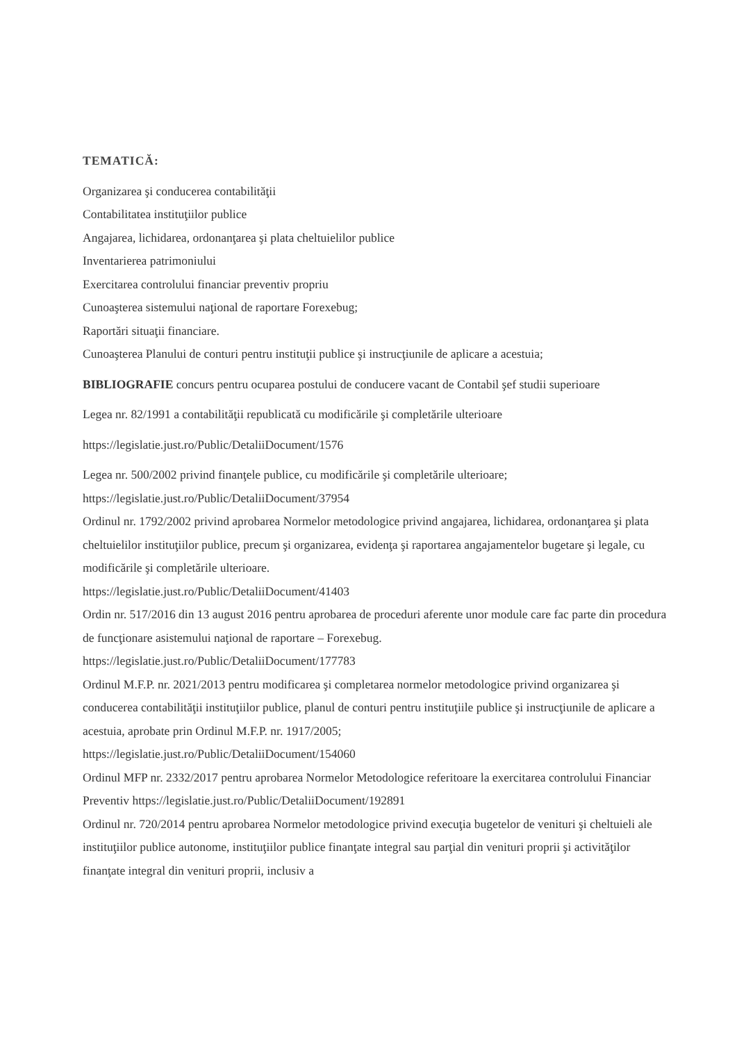TEMATICĂ:
Organizarea şi conducerea contabilităţii
Contabilitatea instituţiilor publice
Angajarea, lichidarea, ordonanţarea şi plata cheltuielilor publice
Inventarierea patrimoniului
Exercitarea controlului financiar preventiv propriu
Cunoaşterea sistemului naţional de raportare Forexebug;
Raportări situaţii financiare.
Cunoaşterea Planului de conturi pentru instituţii publice şi instrucţiunile de aplicare a acestuia;
BIBLIOGRAFIE concurs pentru ocuparea postului de conducere vacant de Contabil şef studii superioare
Legea nr. 82/1991 a contabilităţii republicată cu modificările şi completările ulterioare
https://legislatie.just.ro/Public/DetaliiDocument/1576
Legea nr. 500/2002 privind finanţele publice, cu modificările şi completările ulterioare; https://legislatie.just.ro/Public/DetaliiDocument/37954
Ordinul nr. 1792/2002 privind aprobarea Normelor metodologice privind angajarea, lichidarea, ordonanţarea şi plata cheltuielilor instituţiilor publice, precum şi organizarea, evidenţa şi raportarea angajamentelor bugetare şi legale, cu modificările şi completările ulterioare.
https://legislatie.just.ro/Public/DetaliiDocument/41403
Ordin nr. 517/2016 din 13 august 2016 pentru aprobarea de proceduri aferente unor module care fac parte din procedura de funcţionare asistemului naţional de raportare – Forexebug.
https://legislatie.just.ro/Public/DetaliiDocument/177783
Ordinul M.F.P. nr. 2021/2013 pentru modificarea şi completarea normelor metodologice privind organizarea şi conducerea contabilităţii instituţiilor publice, planul de conturi pentru instituţiile publice şi instrucţiunile de aplicare a acestuia, aprobate prin Ordinul M.F.P. nr. 1917/2005;
https://legislatie.just.ro/Public/DetaliiDocument/154060
Ordinul MFP nr. 2332/2017 pentru aprobarea Normelor Metodologice referitoare la exercitarea controlului Financiar Preventiv https://legislatie.just.ro/Public/DetaliiDocument/192891
Ordinul nr. 720/2014 pentru aprobarea Normelor metodologice privind execuţia bugetelor de venituri şi cheltuieli ale instituţiilor publice autonome, instituţiilor publice finanţate integral sau parţial din venituri proprii şi activităţilor finanţate integral din venituri proprii, inclusiv a